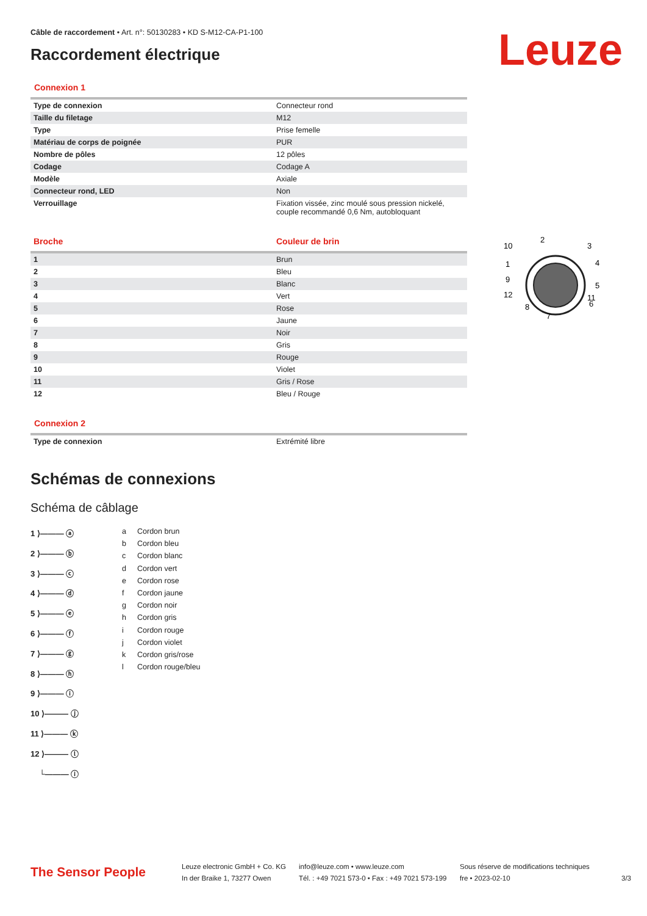Leuze
Câble de raccordement • Art. n°: 50130283 • KD S-M12-CA-P1-100
Raccordement électrique
Connexion 1
| Type de connexion | Connecteur rond |
| Taille du filetage | M12 |
| Type | Prise femelle |
| Matériau de corps de poignée | PUR |
| Nombre de pôles | 12 pôles |
| Codage | Codage A |
| Modèle | Axiale |
| Connecteur rond, LED | Non |
| Verrouillage | Fixation vissée, zinc moulé sous pression nickelé, couple recommandé 0,6 Nm, autobloquant |
| Broche | Couleur de brin |
| --- | --- |
| 1 | Brun |
| 2 | Bleu |
| 3 | Blanc |
| 4 | Vert |
| 5 | Rose |
| 6 | Jaune |
| 7 | Noir |
| 8 | Gris |
| 9 | Rouge |
| 10 | Violet |
| 11 | Gris / Rose |
| 12 | Bleu / Rouge |
10
2
3
4
5
6
7
8
9
1
12
11
Connexion 2
| Type de connexion | Extrémité libre |
Schémas de connexions
Schéma de câblage
1 ⟩——— ⓐ
2 ⟩——— ⓑ
3 ⟩——— ⓒ
4 ⟩——— ⓓ
5 ⟩——— ⓔ
6 ⟩——— ⓕ
7 ⟩——— ⓖ
8 ⟩——— ⓗ
9 ⟩——— ⓘ
10 ⟩——— ⓙ
11 ⟩——— ⓚ
12 ⟩——— ⓛ
└——— ⓘ
a Cordon brun
b Cordon bleu
c Cordon blanc
d Cordon vert
e Cordon rose
f Cordon jaune
g Cordon noir
h Cordon gris
i Cordon rouge
j Cordon violet
k Cordon gris/rose
l Cordon rouge/bleu
The Sensor People
Leuze electronic GmbH + Co. KG
In der Braike 1, 73277 Owen
info@leuze.com • www.leuze.com
Tél. : +49 7021 573-0 • Fax : +49 7021 573-199
Sous réserve de modifications techniques
fre • 2023-02-10
3/3